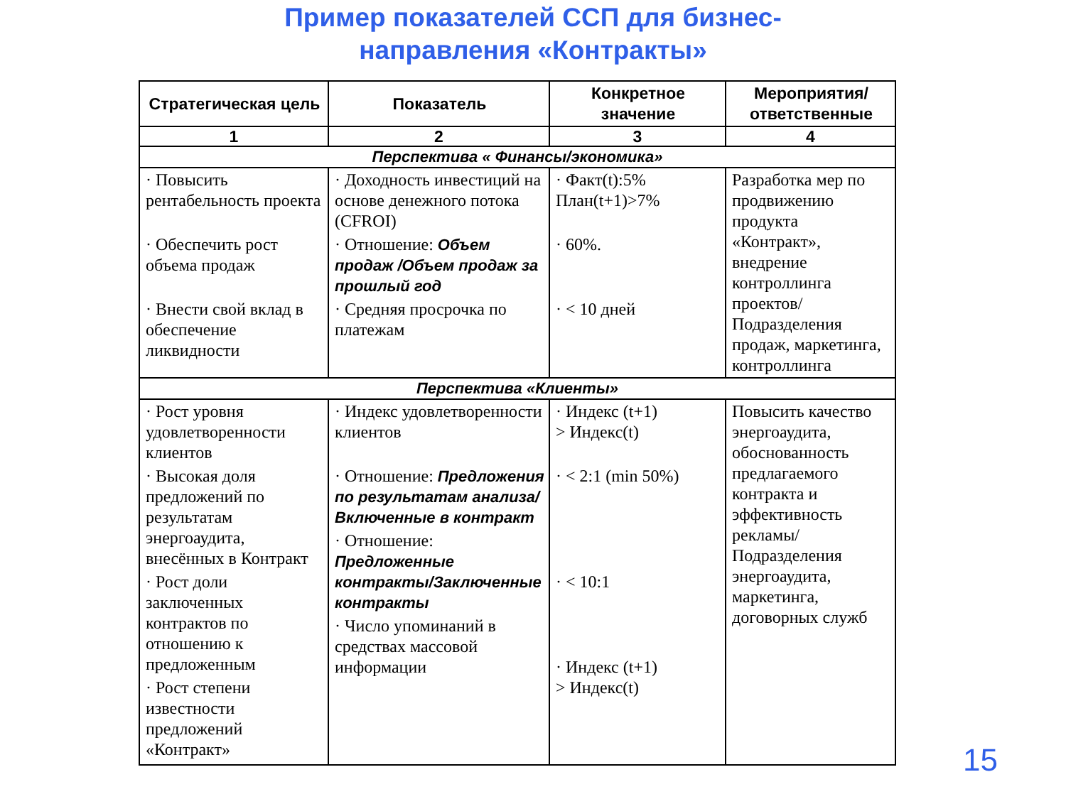Пример показателей ССП для бизнес-
направления «Контракты»
| Стратегическая цель | Показатель | Конкретное значение | Мероприятия/ ответственные |
| --- | --- | --- | --- |
| 1 | 2 | 3 | 4 |
| Перспектива « Финансы/экономика» | | | |
| · Повысить рентабельность проекта · Обеспечить рост объема продаж · Внести свой вклад в обеспечение ликвидности | · Доходность инвестиций на основе денежного потока (CFROI) · Отношение: Объем продаж /Объем продаж за прошлый год · Средняя просрочка по платежам | · Факт(t):5% План(t+1)>7% · 60%. · < 10 дней | Разработка мер по продвижению продукта «Контракт», внедрение контроллинга проектов/ Подразделения продаж, маркетинга, контроллинга |
| Перспектива «Клиенты» | | | |
| · Рост уровня удовлетворенности клиентов · Высокая доля предложений по результатам энергоаудита, внесённых в Контракт · Рост доли заключенных контрактов по отношению к предложенным · Рост степени известности предложений «Контракт» | · Индекс удовлетворенности клиентов · Отношение: Предложения по результатам анализа/Включенные в контракт · Отношение: Предложенные контракты/Заключенные контракты · Число упоминаний в средствах массовой информации | · Индекс (t+1) > Индекс(t) · < 2:1 (min 50%) · < 10:1 · Индекс (t+1) > Индекс(t) | Повысить качество энергоаудита, обоснованность предлагаемого контракта и эффективность рекламы/ Подразделения энергоаудита, маркетинга, договорных служб |
15